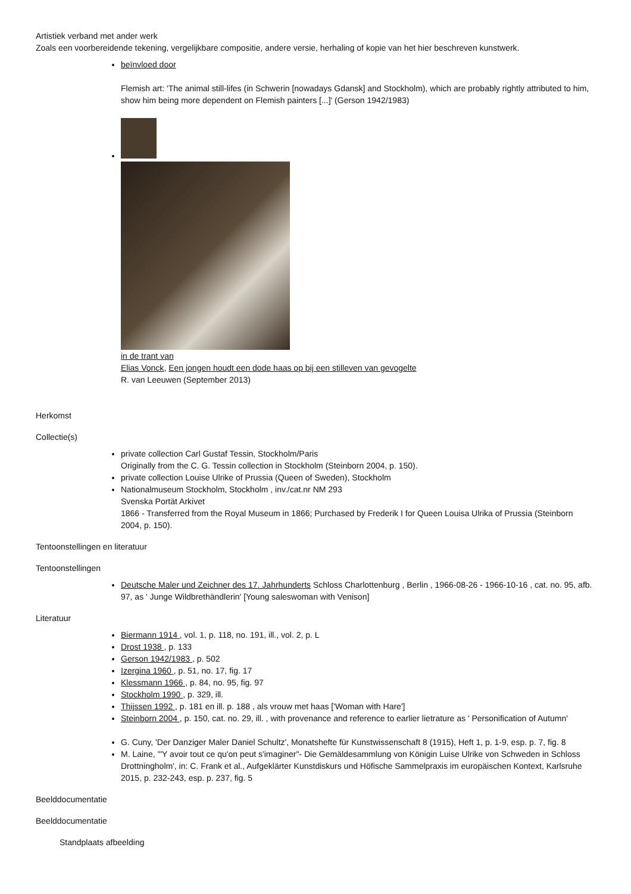Artistiek verband met ander werk
Zoals een voorbereidende tekening, vergelijkbare compositie, andere versie, herhaling of kopie van het hier beschreven kunstwerk.
beïnvloed door
Flemish art: 'The animal still-lifes (in Schwerin [nowadays Gdansk] and Stockholm), which are probably rightly attributed to him, show him being more dependent on Flemish painters [...]' (Gerson 1942/1983)
in de trant van
Elias Vonck, Een jongen houdt een dode haas op bij een stilleven van gevogelte
R. van Leeuwen (September 2013)
Herkomst
Collectie(s)
private collection Carl Gustaf Tessin, Stockholm/Paris
Originally from the C. G. Tessin collection in Stockholm (Steinborn 2004, p. 150).
private collection Louise Ulrike of Prussia (Queen of Sweden), Stockholm
Nationalmuseum Stockholm, Stockholm , inv./cat.nr NM 293
Svenska Portät Arkivet
1866 - Transferred from the Royal Museum in 1866; Purchased by Frederik I for Queen Louisa Ulrika of Prussia (Steinborn 2004, p. 150).
Tentoonstellingen en literatuur
Tentoonstellingen
Deutsche Maler und Zeichner des 17. Jahrhunderts Schloss Charlottenburg , Berlin , 1966-08-26 - 1966-10-16 , cat. no. 95, afb. 97, as ' Junge Wildbrethändlerin' [Young saleswoman with Venison]
Literatuur
Biermann 1914 , vol. 1, p. 118, no. 191, ill., vol. 2, p. L
Drost 1938 , p. 133
Gerson 1942/1983 , p. 502
Izergina 1960 , p. 51, no. 17, fig. 17
Klessmann 1966 , p. 84, no. 95, fig. 97
Stockholm 1990 , p. 329, ill.
Thijssen 1992 , p. 181 en ill. p. 188 , als vrouw met haas ['Woman with Hare']
Steinborn 2004 , p. 150, cat. no. 29, ill. , with provenance and reference to earlier lietrature as ' Personification of Autumn'
G. Cuny, 'Der Danziger Maler Daniel Schultz', Monatshefte für Kunstwissenschaft 8 (1915), Heft 1, p. 1-9, esp. p. 7, fig. 8
M. Laine, '"Y avoir tout ce qu'on peut s'imaginer"- Die Gemäldesammlung von Königin Luise Ulrike von Schweden in Schloss Drottningholm', in: C. Frank et al., Aufgeklärter Kunstdiskurs und Höfische Sammelpraxis im europäischen Kontext, Karlsruhe 2015, p. 232-243, esp. p. 237, fig. 5
Beelddocumentatie
Beelddocumentatie
Standplaats afbeelding